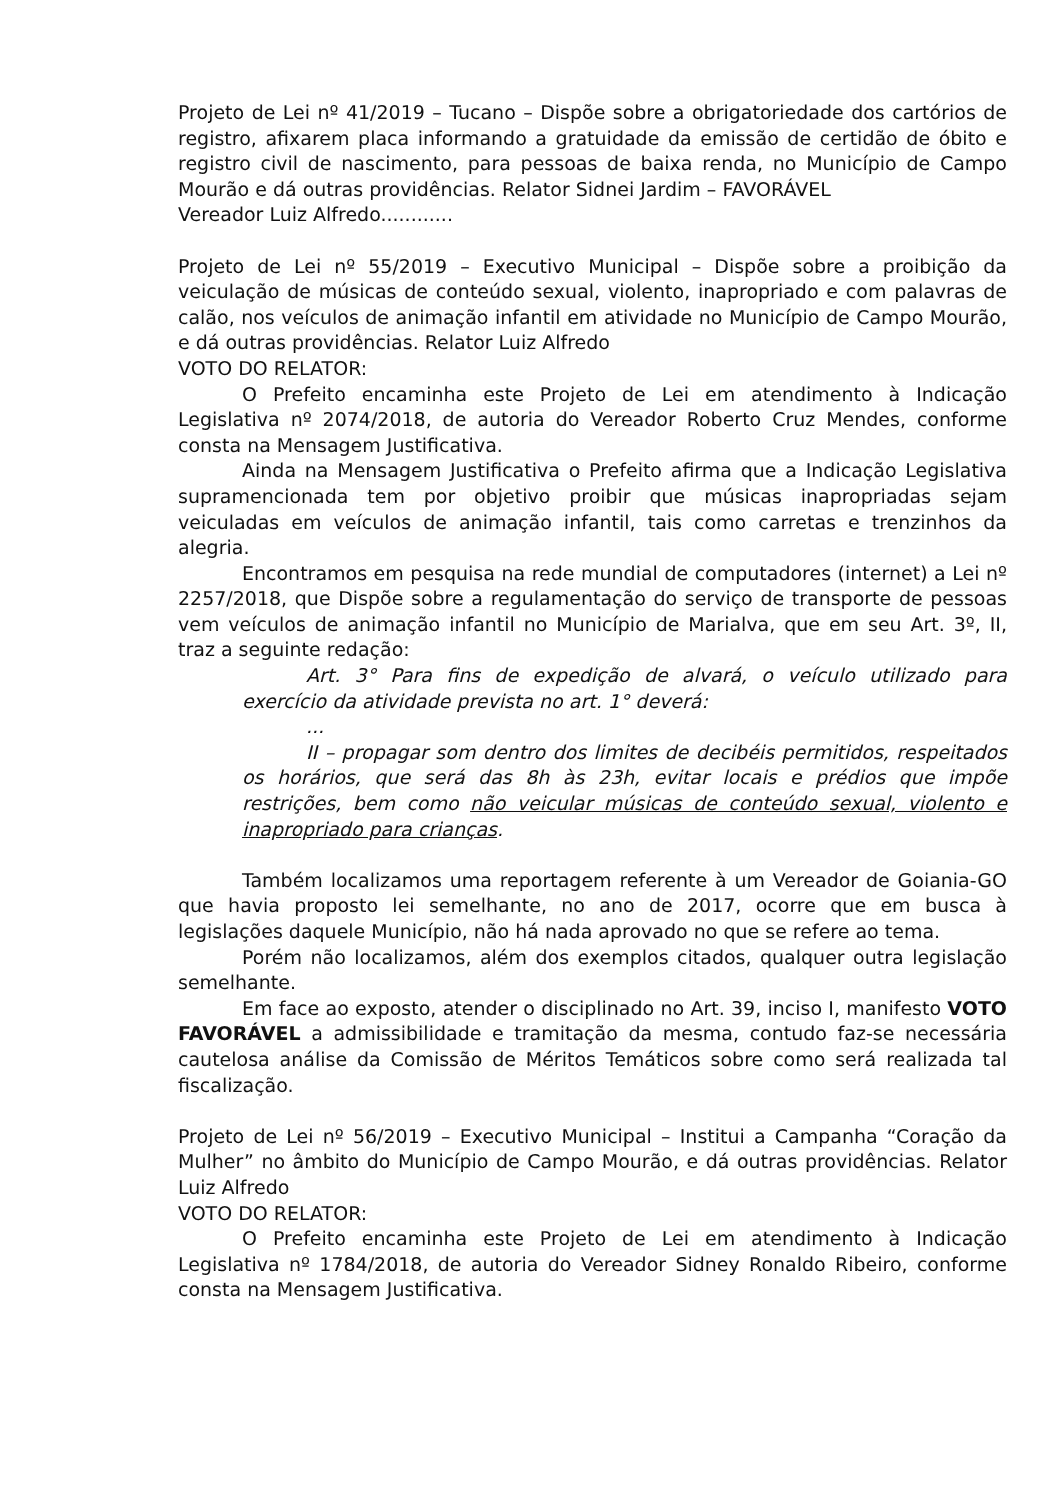Projeto de Lei nº 41/2019 – Tucano – Dispõe sobre a obrigatoriedade dos cartórios de registro, afixarem placa informando a gratuidade da emissão de certidão de óbito e registro civil de nascimento, para pessoas de baixa renda, no Município de Campo Mourão e dá outras providências. Relator Sidnei Jardim – FAVORÁVEL
Vereador Luiz Alfredo............
Projeto de Lei nº 55/2019 – Executivo Municipal – Dispõe sobre a proibição da veiculação de músicas de conteúdo sexual, violento, inapropriado e com palavras de calão, nos veículos de animação infantil em atividade no Município de Campo Mourão, e dá outras providências. Relator Luiz Alfredo
VOTO DO RELATOR:
O Prefeito encaminha este Projeto de Lei em atendimento à Indicação Legislativa nº 2074/2018, de autoria do Vereador Roberto Cruz Mendes, conforme consta na Mensagem Justificativa.
Ainda na Mensagem Justificativa o Prefeito afirma que a Indicação Legislativa supramencionada tem por objetivo proibir que músicas inapropriadas sejam veiculadas em veículos de animação infantil, tais como carretas e trenzinhos da alegria.
Encontramos em pesquisa na rede mundial de computadores (internet) a Lei nº 2257/2018, que Dispõe sobre a regulamentação do serviço de transporte de pessoas vem veículos de animação infantil no Município de Marialva, que em seu Art. 3º, II, traz a seguinte redação:
Art. 3° Para fins de expedição de alvará, o veículo utilizado para exercício da atividade prevista no art. 1° deverá:
...
II – propagar som dentro dos limites de decibéis permitidos, respeitados os horários, que será das 8h às 23h, evitar locais e prédios que impõe restrições, bem como não veicular músicas de conteúdo sexual, violento e inapropriado para crianças.
Também localizamos uma reportagem referente à um Vereador de Goiania-GO que havia proposto lei semelhante, no ano de 2017, ocorre que em busca à legislações daquele Município, não há nada aprovado no que se refere ao tema.
Porém não localizamos, além dos exemplos citados, qualquer outra legislação semelhante.
Em face ao exposto, atender o disciplinado no Art. 39, inciso I, manifesto VOTO FAVORÁVEL a admissibilidade e tramitação da mesma, contudo faz-se necessária cautelosa análise da Comissão de Méritos Temáticos sobre como será realizada tal fiscalização.
Projeto de Lei nº 56/2019 – Executivo Municipal – Institui a Campanha “Coração da Mulher” no âmbito do Município de Campo Mourão, e dá outras providências. Relator Luiz Alfredo
VOTO DO RELATOR:
O Prefeito encaminha este Projeto de Lei em atendimento à Indicação Legislativa nº 1784/2018, de autoria do Vereador Sidney Ronaldo Ribeiro, conforme consta na Mensagem Justificativa.